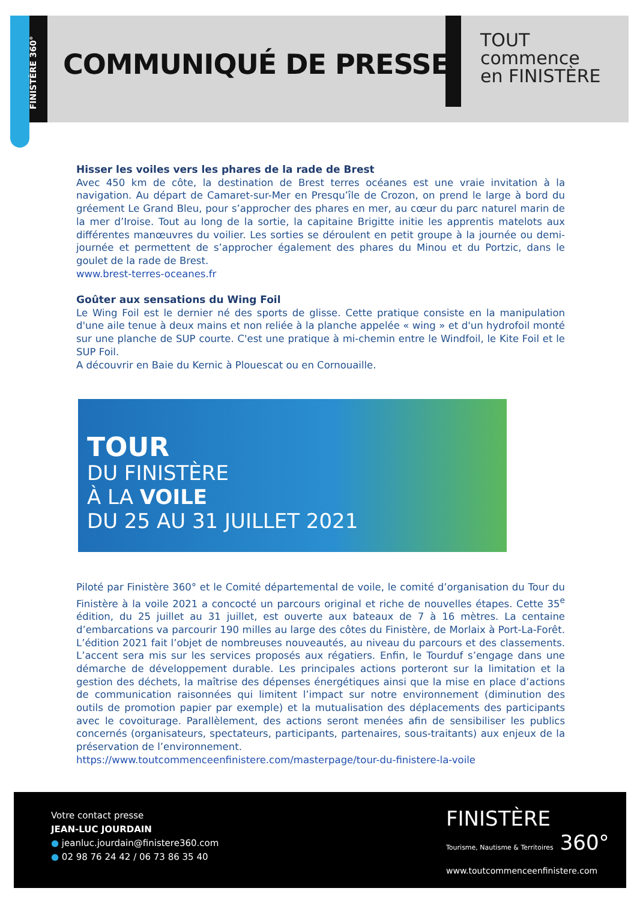FINISTÈRE 360°
COMMUNIQUÉ DE PRESSE
TOUT
commence
en FINISTÈRE
Hisser les voiles vers les phares de la rade de Brest
Avec 450 km de côte, la destination de Brest terres océanes est une vraie invitation à la navigation. Au départ de Camaret-sur-Mer en Presqu’île de Crozon, on prend le large à bord du gréement Le Grand Bleu, pour s’approcher des phares en mer, au cœur du parc naturel marin de la mer d’Iroise. Tout au long de la sortie, la capitaine Brigitte initie les apprentis matelots aux différentes manœuvres du voilier. Les sorties se déroulent en petit groupe à la journée ou demi-journée et permettent de s’approcher également des phares du Minou et du Portzic, dans le goulet de la rade de Brest.
www.brest-terres-oceanes.fr
Goûter aux sensations du Wing Foil
Le Wing Foil est le dernier né des sports de glisse. Cette pratique consiste en la manipulation d'une aile tenue à deux mains et non reliée à la planche appelée « wing » et d'un hydrofoil monté sur une planche de SUP courte. C'est une pratique à mi-chemin entre le Windfoil, le Kite Foil et le SUP Foil.
A découvrir en Baie du Kernic à Plouescat ou en Cornouaille.
TOUR
DU FINISTÈRE
À LA VOILE
DU 25 AU 31 JUILLET 2021
Piloté par Finistère 360° et le Comité départemental de voile, le comité d’organisation du Tour du Finistère à la voile 2021 a concocté un parcours original et riche de nouvelles étapes. Cette 35<sup>e</sup> édition, du 25 juillet au 31 juillet, est ouverte aux bateaux de 7 à 16 mètres. La centaine d’embarcations va parcourir 190 milles au large des côtes du Finistère, de Morlaix à Port-La-Forêt. L’édition 2021 fait l’objet de nombreuses nouveautés, au niveau du parcours et des classements. L’accent sera mis sur les services proposés aux régatiers. Enfin, le Tourduf s’engage dans une démarche de développement durable. Les principales actions porteront sur la limitation et la gestion des déchets, la maîtrise des dépenses énergétiques ainsi que la mise en place d’actions de communication raisonnées qui limitent l’impact sur notre environnement (diminution des outils de promotion papier par exemple) et la mutualisation des déplacements des participants avec le covoiturage. Parallèlement, des actions seront menées afin de sensibiliser les publics concernés (organisateurs, spectateurs, participants, partenaires, sous-traitants) aux enjeux de la préservation de l’environnement.
https://www.toutcommenceenfinistere.com/masterpage/tour-du-finistere-la-voile
Votre contact presse
JEAN-LUC JOURDAIN
● jeanluc.jourdain@finistere360.com
● 02 98 76 24 42 / 06 73 86 35 40
FINISTÈRE
Tourisme, Nautisme & Territoires 360°
www.toutcommenceenfinistere.com